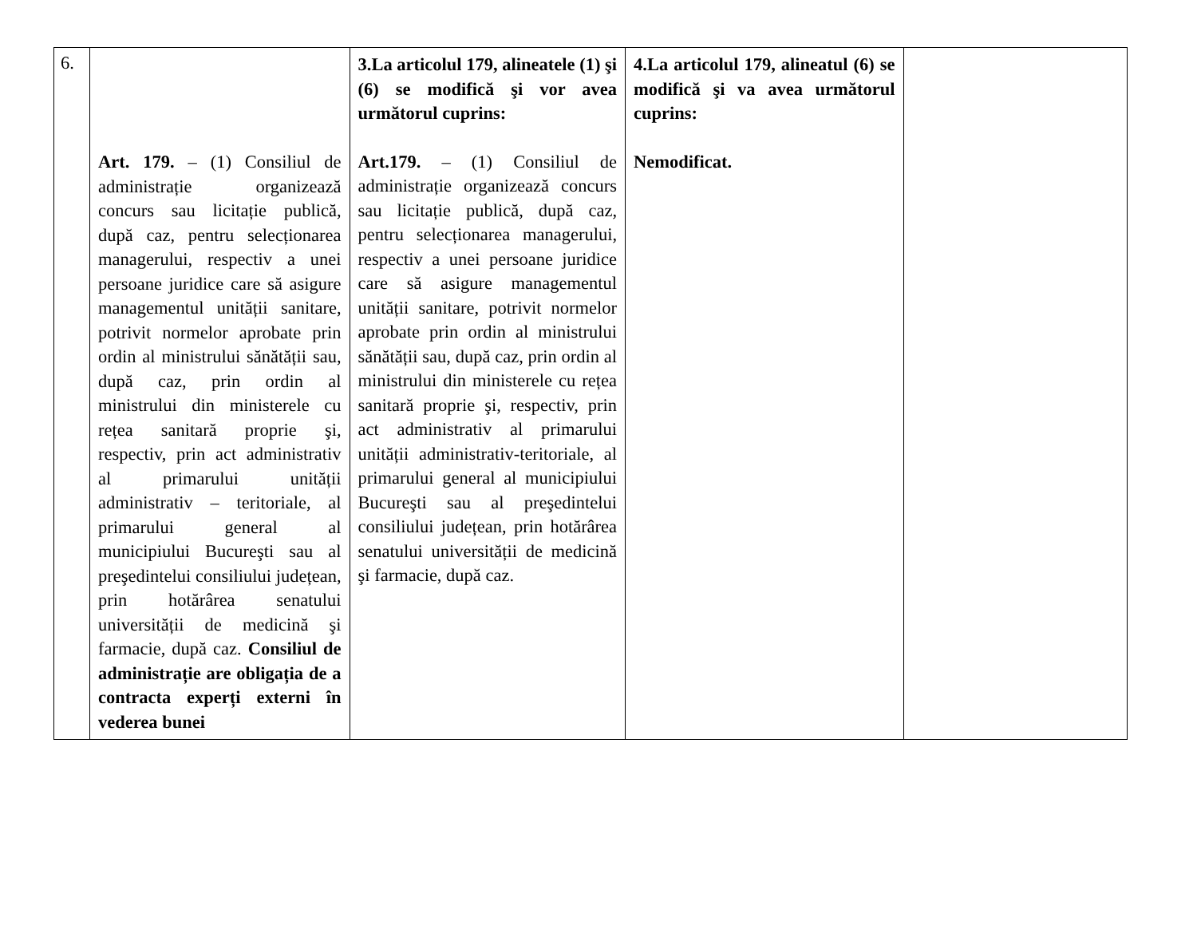| 6. | Art. 179. – (1) Consiliul de administrație organizează concurs sau licitație publică, după caz, pentru selecționarea managerului, respectiv a unei persoane juridice care să asigure managementul unității sanitare, potrivit normelor aprobate prin ordin al ministrului sănătății sau, după caz, prin ordin al ministrului din ministerele cu rețea sanitară proprie şi, respectiv, prin act administrativ al primarului unității administrativ – teritoriale, al primarului general al municipiului Bucureşti sau al preşedintelui consiliului județean, prin hotărârea senatului universității de medicină şi farmacie, după caz. Consiliul de administrație are obligația de a contracta experți externi în vederea bunei | 3.La articolul 179, alineatele (1) şi (6) se modifică şi vor avea următorul cuprins: Art.179. – (1) Consiliul de administrație organizează concurs sau licitație publică, după caz, pentru selecționarea managerului, respectiv a unei persoane juridice care să asigure managementul unității sanitare, potrivit normelor aprobate prin ordin al ministrului sănătății sau, după caz, prin ordin al ministrului din ministerele cu rețea sanitară proprie şi, respectiv, prin act administrativ al primarului unității administrativ-teritoriale, al primarului general al municipiului Bucureşti sau al preşedintelui consiliului județean, prin hotărârea senatului universității de medicină şi farmacie, după caz. | 4.La articolul 179, alineatul (6) se modifică şi va avea următorul cuprins: Nemodificat. | |